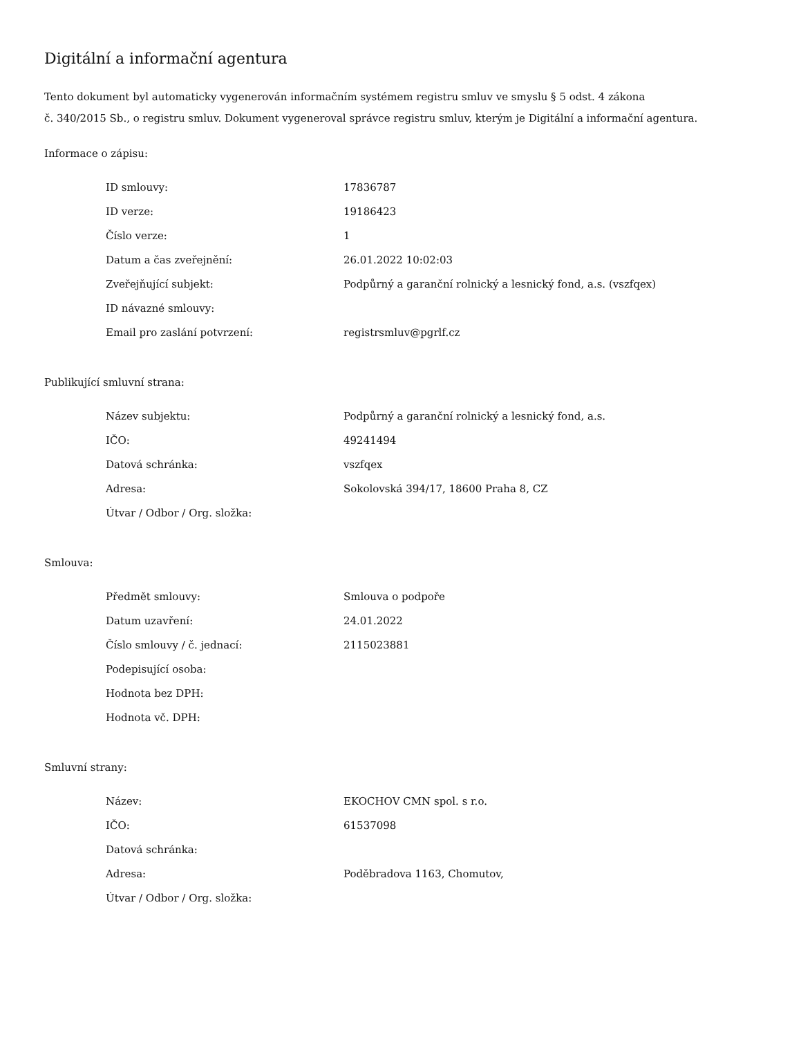Digitální a informační agentura
Tento dokument byl automaticky vygenerován informačním systémem registru smluv ve smyslu § 5 odst. 4 zákona
č. 340/2015 Sb., o registru smluv. Dokument vygeneroval správce registru smluv, kterým je Digitální a informační agentura.
Informace o zápisu:
| ID smlouvy: | 17836787 |
| ID verze: | 19186423 |
| Číslo verze: | 1 |
| Datum a čas zveřejnění: | 26.01.2022 10:02:03 |
| Zveřejňující subjekt: | Podpůrný a garanční rolnický a lesnický fond, a.s. (vszfqex) |
| ID návazné smlouvy: | |
| Email pro zaslání potvrzení: | registrsmluv@pgrlf.cz |
Publikující smluvní strana:
| Název subjektu: | Podpůrný a garanční rolnický a lesnický fond, a.s. |
| IČO: | 49241494 |
| Datová schránka: | vszfqex |
| Adresa: | Sokolovská 394/17, 18600 Praha 8, CZ |
| Útvar / Odbor / Org. složka: | |
Smlouva:
| Předmět smlouvy: | Smlouva o podpoře |
| Datum uzavření: | 24.01.2022 |
| Číslo smlouvy / č. jednací: | 2115023881 |
| Podepisující osoba: | |
| Hodnota bez DPH: | |
| Hodnota vč. DPH: | |
Smluvní strany:
| Název: | EKOCHOV CMN spol. s r.o. |
| IČO: | 61537098 |
| Datová schránka: | |
| Adresa: | Poděbradova 1163, Chomutov, |
| Útvar / Odbor / Org. složka: | |